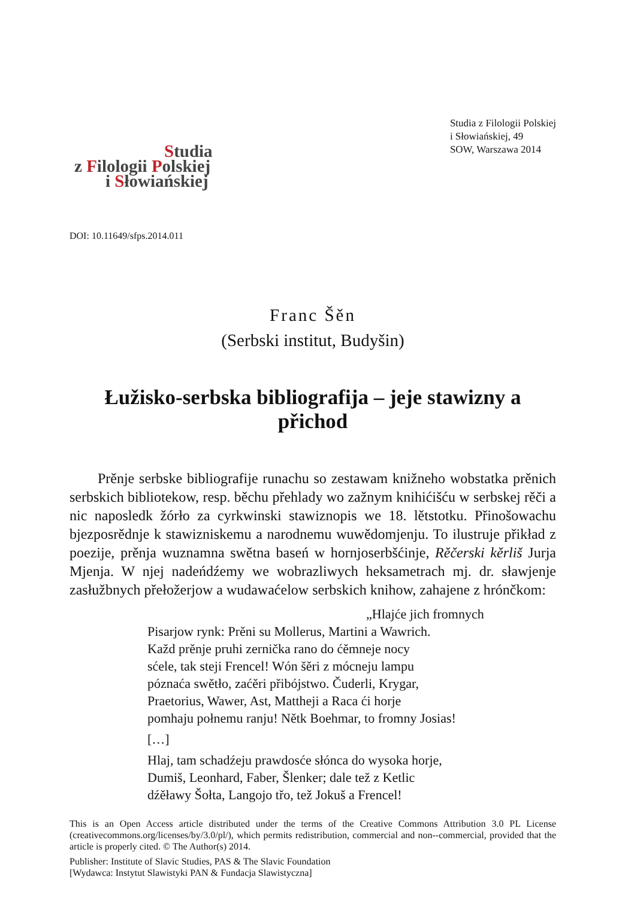Studia
z Filologii Polskiej
i Słowiańskiej
Studia z Filologii Polskiej
i Słowiańskiej, 49
SOW, Warszawa 2014
DOI: 10.11649/sfps.2014.011
Franc Šěn
(Serbski institut, Budyšin)
Łužisko-serbska bibliografija – jeje stawizny a přichod
Prěnje serbske bibliografije runachu so zestawam knižneho wobstatka prěnich serbskich bibliotekow, resp. běchu přehlady wo zažnym knihićišću w serbskej rěči a nic naposledk žórło za cyrkwinski stawiznopis we 18. lětstotku. Přinošowachu bjezposrědnje k stawizniskemu a narodnemu wuwědomjenju. To ilustruje přikład z poezije, prěnja wuznamna swětna baseń w hornjoserbšćinje, Rěčerski kěrliš Jurja Mjenja. W njej nadeńdźemy we wobrazliwych heksametrach mj. dr. sławjenje zasłužbnych přełožerjow a wudawaćelow serbskich knihow, zahajene z hrónčkom:
„Hlajće jich fromnych
Pisarjow rynk: Prěni su Mollerus, Martini a Wawrich.
Každ prěnje pruhi zernička rano do ćěmneje nocy
sćele, tak steji Frencel! Wón šěri z mócneju lampu
póznaća swětło, zaćěri přibójstwo. Čuderli, Krygar,
Praetorius, Wawer, Ast, Mattheji a Raca ći horje
pomhaju połnemu ranju! Nětk Boehmar, to fromny Josias!
[…]
Hlaj, tam schadźeju prawdosće słónca do wysoka horje,
Dumiš, Leonhard, Faber, Šlenker; dale tež z Ketlic
dźěławy Šołta, Langojo třo, tež Jokuš a Frencel!
This is an Open Access article distributed under the terms of the Creative Commons Attribution 3.0 PL License (creativecommons.org/licenses/by/3.0/pl/), which permits redistribution, commercial and non--commercial, provided that the article is properly cited. © The Author(s) 2014.
Publisher: Institute of Slavic Studies, PAS & The Slavic Foundation
[Wydawca: Instytut Slawistyki PAN & Fundacja Slawistyczna]